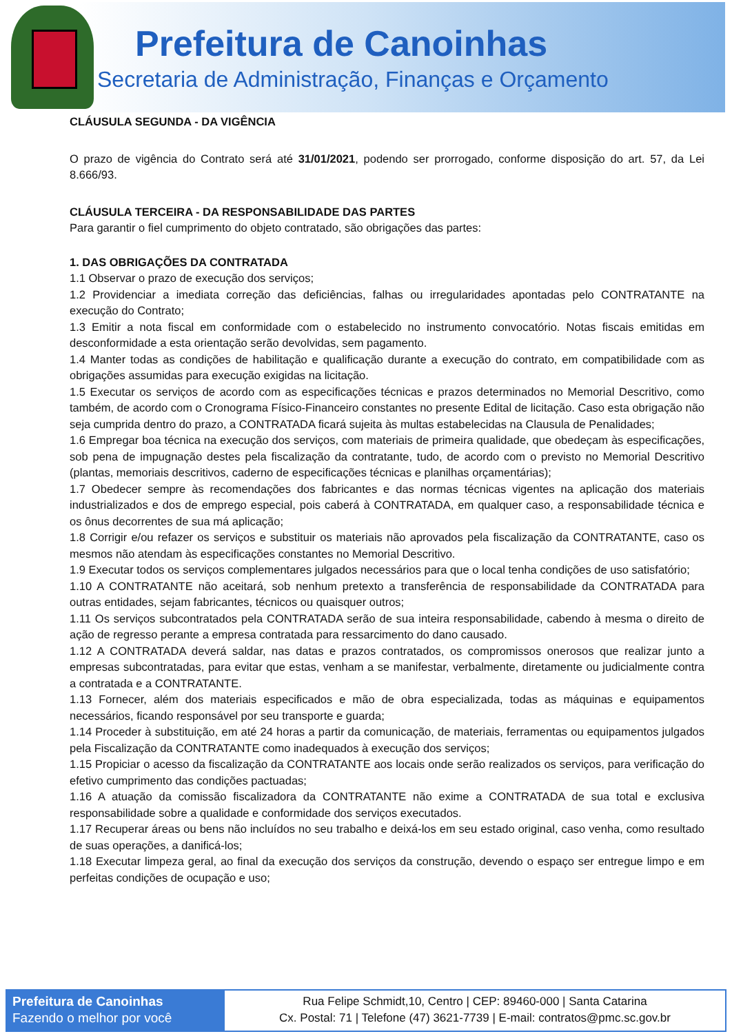Prefeitura de Canoinhas
Secretaria de Administração, Finanças e Orçamento
CLÁUSULA SEGUNDA - DA VIGÊNCIA
O prazo de vigência do Contrato será até 31/01/2021, podendo ser prorrogado, conforme disposição do art. 57, da Lei 8.666/93.
CLÁUSULA TERCEIRA - DA RESPONSABILIDADE DAS PARTES
Para garantir o fiel cumprimento do objeto contratado, são obrigações das partes:
1. DAS OBRIGAÇÕES DA CONTRATADA
1.1 Observar o prazo de execução dos serviços;
1.2 Providenciar a imediata correção das deficiências, falhas ou irregularidades apontadas pelo CONTRATANTE na execução do Contrato;
1.3 Emitir a nota fiscal em conformidade com o estabelecido no instrumento convocatório. Notas fiscais emitidas em desconformidade a esta orientação serão devolvidas, sem pagamento.
1.4 Manter todas as condições de habilitação e qualificação durante a execução do contrato, em compatibilidade com as obrigações assumidas para execução exigidas na licitação.
1.5 Executar os serviços de acordo com as especificações técnicas e prazos determinados no Memorial Descritivo, como também, de acordo com o Cronograma Físico-Financeiro constantes no presente Edital de licitação. Caso esta obrigação não seja cumprida dentro do prazo, a CONTRATADA ficará sujeita às multas estabelecidas na Clausula de Penalidades;
1.6 Empregar boa técnica na execução dos serviços, com materiais de primeira qualidade, que obedeçam às especificações, sob pena de impugnação destes pela fiscalização da contratante, tudo, de acordo com o previsto no Memorial Descritivo (plantas, memoriais descritivos, caderno de especificações técnicas e planilhas orçamentárias);
1.7 Obedecer sempre às recomendações dos fabricantes e das normas técnicas vigentes na aplicação dos materiais industrializados e dos de emprego especial, pois caberá à CONTRATADA, em qualquer caso, a responsabilidade técnica e os ônus decorrentes de sua má aplicação;
1.8 Corrigir e/ou refazer os serviços e substituir os materiais não aprovados pela fiscalização da CONTRATANTE, caso os mesmos não atendam às especificações constantes no Memorial Descritivo.
1.9 Executar todos os serviços complementares julgados necessários para que o local tenha condições de uso satisfatório;
1.10 A CONTRATANTE não aceitará, sob nenhum pretexto a transferência de responsabilidade da CONTRATADA para outras entidades, sejam fabricantes, técnicos ou quaisquer outros;
1.11 Os serviços subcontratados pela CONTRATADA serão de sua inteira responsabilidade, cabendo à mesma o direito de ação de regresso perante a empresa contratada para ressarcimento do dano causado.
1.12 A CONTRATADA deverá saldar, nas datas e prazos contratados, os compromissos onerosos que realizar junto a empresas subcontratadas, para evitar que estas, venham a se manifestar, verbalmente, diretamente ou judicialmente contra a contratada e a CONTRATANTE.
1.13 Fornecer, além dos materiais especificados e mão de obra especializada, todas as máquinas e equipamentos necessários, ficando responsável por seu transporte e guarda;
1.14 Proceder à substituição, em até 24 horas a partir da comunicação, de materiais, ferramentas ou equipamentos julgados pela Fiscalização da CONTRATANTE como inadequados à execução dos serviços;
1.15 Propiciar o acesso da fiscalização da CONTRATANTE aos locais onde serão realizados os serviços, para verificação do efetivo cumprimento das condições pactuadas;
1.16 A atuação da comissão fiscalizadora da CONTRATANTE não exime a CONTRATADA de sua total e exclusiva responsabilidade sobre a qualidade e conformidade dos serviços executados.
1.17 Recuperar áreas ou bens não incluídos no seu trabalho e deixá-los em seu estado original, caso venha, como resultado de suas operações, a danificá-los;
1.18 Executar limpeza geral, ao final da execução dos serviços da construção, devendo o espaço ser entregue limpo e em perfeitas condições de ocupação e uso;
Prefeitura de Canoinhas
Fazendo o melhor por você
Rua Felipe Schmidt,10, Centro | CEP: 89460-000 | Santa Catarina
Cx. Postal: 71 | Telefone (47) 3621-7739 | E-mail: contratos@pmc.sc.gov.br